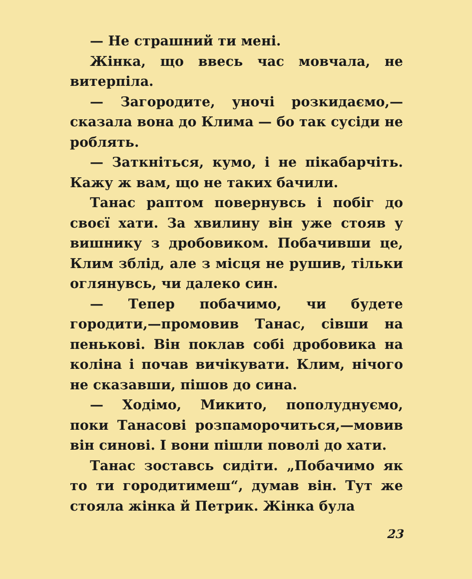— Не страшний ти мені.
Жінка, що ввесь час мовчала, не витерпіла.
— Загородите, уночі розкидаємо,— сказала вона до Клима — бо так сусіди не роблять.
— Заткніться, кумо, і не пікабарчіть. Кажу ж вам, що не таких бачили.
Танас раптом повернувсь і побіг до своєї хати. За хвилину він уже стояв у вишнику з дробовиком. Побачивши це, Клим зблід, але з місця не рушив, тільки оглянувсь, чи далеко син.
— Тепер побачимо, чи будете городити,—промовив Танас, сівши на пеньковi. Він поклав собі дробовика на коліна і почав вичікувати. Клим, нічого не сказавши, пішов до сина.
— Ходімо, Микито, пополуднуємо, поки Танасові розпаморочиться,—мовив він синові. І вони пішли поволі до хати.
Танас зоставсь сидіти. „Побачимо як то ти городитимеш“, думав він. Тут же стояла жінка й Петрик. Жінка була
23